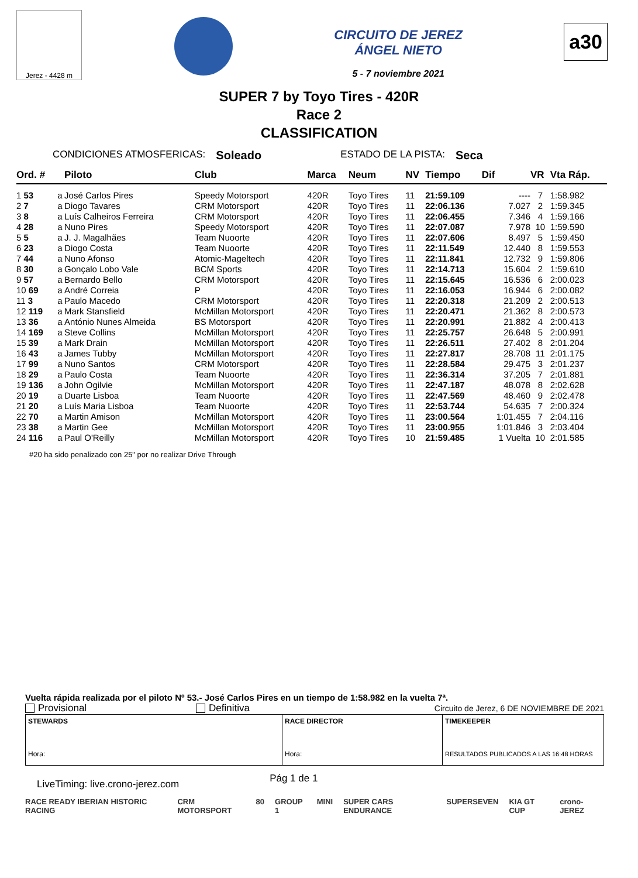Jerez - 4428 m
CIRCUITO DE JEREZ ÁNGEL NIETO
5 - 7 noviembre 2021
a30
SUPER 7 by Toyo Tires - 420R
Race 2
CLASSIFICATION
CONDICIONES ATMOSFERICAS: Soleado ESTADO DE LA PISTA: Seca
| Ord. # | | Piloto | Club | Marca | Neum | NV | Tiempo | Dif | VR | Vta Ráp. |
| --- | --- | --- | --- | --- | --- | --- | --- | --- | --- | --- |
| 1 53 | a | José Carlos Pires | Speedy Motorsport | 420R | Toyo Tires | 11 | 21:59.109 | ---- | 7 | 1:58.982 |
| 2 7 | a | Diogo Tavares | CRM Motorsport | 420R | Toyo Tires | 11 | 22:06.136 | 7.027 | 2 | 1:59.345 |
| 3 8 | a | Luís Calheiros Ferreira | CRM Motorsport | 420R | Toyo Tires | 11 | 22:06.455 | 7.346 | 4 | 1:59.166 |
| 4 28 | a | Nuno Pires | Speedy Motorsport | 420R | Toyo Tires | 11 | 22:07.087 | 7.978 | 10 | 1:59.590 |
| 5 5 | a | J. J. Magalhães | Team Nuoorte | 420R | Toyo Tires | 11 | 22:07.606 | 8.497 | 5 | 1:59.450 |
| 6 23 | a | Diogo Costa | Team Nuoorte | 420R | Toyo Tires | 11 | 22:11.549 | 12.440 | 8 | 1:59.553 |
| 7 44 | a | Nuno Afonso | Atomic-Mageltech | 420R | Toyo Tires | 11 | 22:11.841 | 12.732 | 9 | 1:59.806 |
| 8 30 | a | Gonçalo Lobo Vale | BCM Sports | 420R | Toyo Tires | 11 | 22:14.713 | 15.604 | 2 | 1:59.610 |
| 9 57 | a | Bernardo Bello | CRM Motorsport | 420R | Toyo Tires | 11 | 22:15.645 | 16.536 | 6 | 2:00.023 |
| 10 69 | a | André Correia | P | 420R | Toyo Tires | 11 | 22:16.053 | 16.944 | 6 | 2:00.082 |
| 11 3 | a | Paulo Macedo | CRM Motorsport | 420R | Toyo Tires | 11 | 22:20.318 | 21.209 | 2 | 2:00.513 |
| 12 119 | a | Mark Stansfield | McMillan Motorsport | 420R | Toyo Tires | 11 | 22:20.471 | 21.362 | 8 | 2:00.573 |
| 13 36 | a | António Nunes Almeida | BS Motorsport | 420R | Toyo Tires | 11 | 22:20.991 | 21.882 | 4 | 2:00.413 |
| 14 169 | a | Steve Collins | McMillan Motorsport | 420R | Toyo Tires | 11 | 22:25.757 | 26.648 | 5 | 2:00.991 |
| 15 39 | a | Mark Drain | McMillan Motorsport | 420R | Toyo Tires | 11 | 22:26.511 | 27.402 | 8 | 2:01.204 |
| 16 43 | a | James Tubby | McMillan Motorsport | 420R | Toyo Tires | 11 | 22:27.817 | 28.708 | 11 | 2:01.175 |
| 17 99 | a | Nuno Santos | CRM Motorsport | 420R | Toyo Tires | 11 | 22:28.584 | 29.475 | 3 | 2:01.237 |
| 18 29 | a | Paulo Costa | Team Nuoorte | 420R | Toyo Tires | 11 | 22:36.314 | 37.205 | 7 | 2:01.881 |
| 19 136 | a | John Ogilvie | McMillan Motorsport | 420R | Toyo Tires | 11 | 22:47.187 | 48.078 | 8 | 2:02.628 |
| 20 19 | a | Duarte Lisboa | Team Nuoorte | 420R | Toyo Tires | 11 | 22:47.569 | 48.460 | 9 | 2:02.478 |
| 21 20 | a | Luís Maria Lisboa | Team Nuoorte | 420R | Toyo Tires | 11 | 22:53.744 | 54.635 | 7 | 2:00.324 |
| 22 70 | a | Martin Amison | McMillan Motorsport | 420R | Toyo Tires | 11 | 23:00.564 | 1:01.455 | 7 | 2:04.116 |
| 23 38 | a | Martin Gee | McMillan Motorsport | 420R | Toyo Tires | 11 | 23:00.955 | 1:01.846 | 3 | 2:03.404 |
| 24 116 | a | Paul O'Reilly | McMillan Motorsport | 420R | Toyo Tires | 10 | 21:59.485 | 1 Vuelta | 10 | 2:01.585 |
#20 ha sido penalizado con 25" por no realizar Drive Through
Vuelta rápida realizada por el piloto Nº 53.- José Carlos Pires en un tiempo de 1:58.982 en la vuelta 7ª.
Provisional Definitiva Circuito de Jerez, 6 DE NOVIEMBRE DE 2021
| STEWARDS Hora: | RACE DIRECTOR Hora: | TIMEKEEPER RESULTADOS PUBLICADOS A LAS 16:48 HORAS |
LiveTiming: live.crono-jerez.com Pág 1 de 1
RACE READY IBERIAN HISTORIC RACING CRM MOTORSPORT 80 GROUP 1 MINI SUPER CARS ENDURANCE SUPERSEVEN KIA GT CUP crono-JEREZ